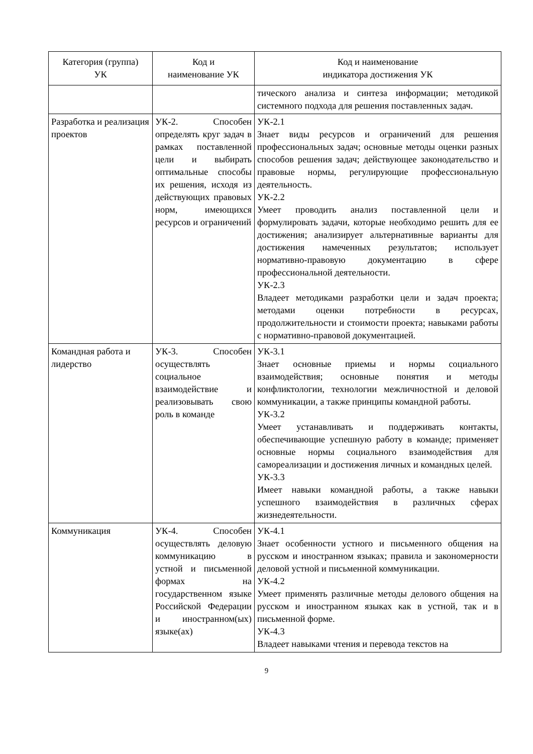| Категория (группа) УК | Код и наименование УК | Код и наименование индикатора достижения УК |
| --- | --- | --- |
| | | тического анализа и синтеза информации; методикой системного подхода для решения поставленных задач. |
| Разработка и реализация проектов | УК-2. Способен определять круг задач в рамках поставленной цели и выбирать оптимальные способы их решения, исходя из действующих правовых норм, имеющихся ресурсов и ограничений | УК-2.1 Знает виды ресурсов и ограничений для решения профессиональных задач; основные методы оценки разных способов решения задач; действующее законодательство и правовые нормы, регулирующие профессиональную деятельность. УК-2.2 Умеет проводить анализ поставленной цели и формулировать задачи, которые необходимо решить для ее достижения; анализирует альтернативные варианты для достижения намеченных результатов; использует нормативно-правовую документацию в сфере профессиональной деятельности. УК-2.3 Владеет методиками разработки цели и задач проекта; методами оценки потребности в ресурсах, продолжительности и стоимости проекта; навыками работы с нормативно-правовой документацией. |
| Командная работа и лидерство | УК-3. Способен осуществлять социальное взаимодействие и реализовывать свою роль в команде | УК-3.1 Знает основные приемы и нормы социального взаимодействия; основные понятия и методы конфликтологии, технологии межличностной и деловой коммуникации, а также принципы командной работы. УК-3.2 Умеет устанавливать и поддерживать контакты, обеспечивающие успешную работу в команде; применяет основные нормы социального взаимодействия для самореализации и достижения личных и командных целей. УК-3.3 Имеет навыки командной работы, а также навыки успешного взаимодействия в различных сферах жизнедеятельности. |
| Коммуникация | УК-4. Способен осуществлять деловую коммуникацию в устной и письменной формах на государственном языке Российской Федерации и иностранном(ых) языке(ах) | УК-4.1 Знает особенности устного и письменного общения на русском и иностранном языках; правила и закономерности деловой устной и письменной коммуникации. УК-4.2 Умеет применять различные методы делового общения на русском и иностранном языках как в устной, так и в письменной форме. УК-4.3 Владеет навыками чтения и перевода текстов на |
9